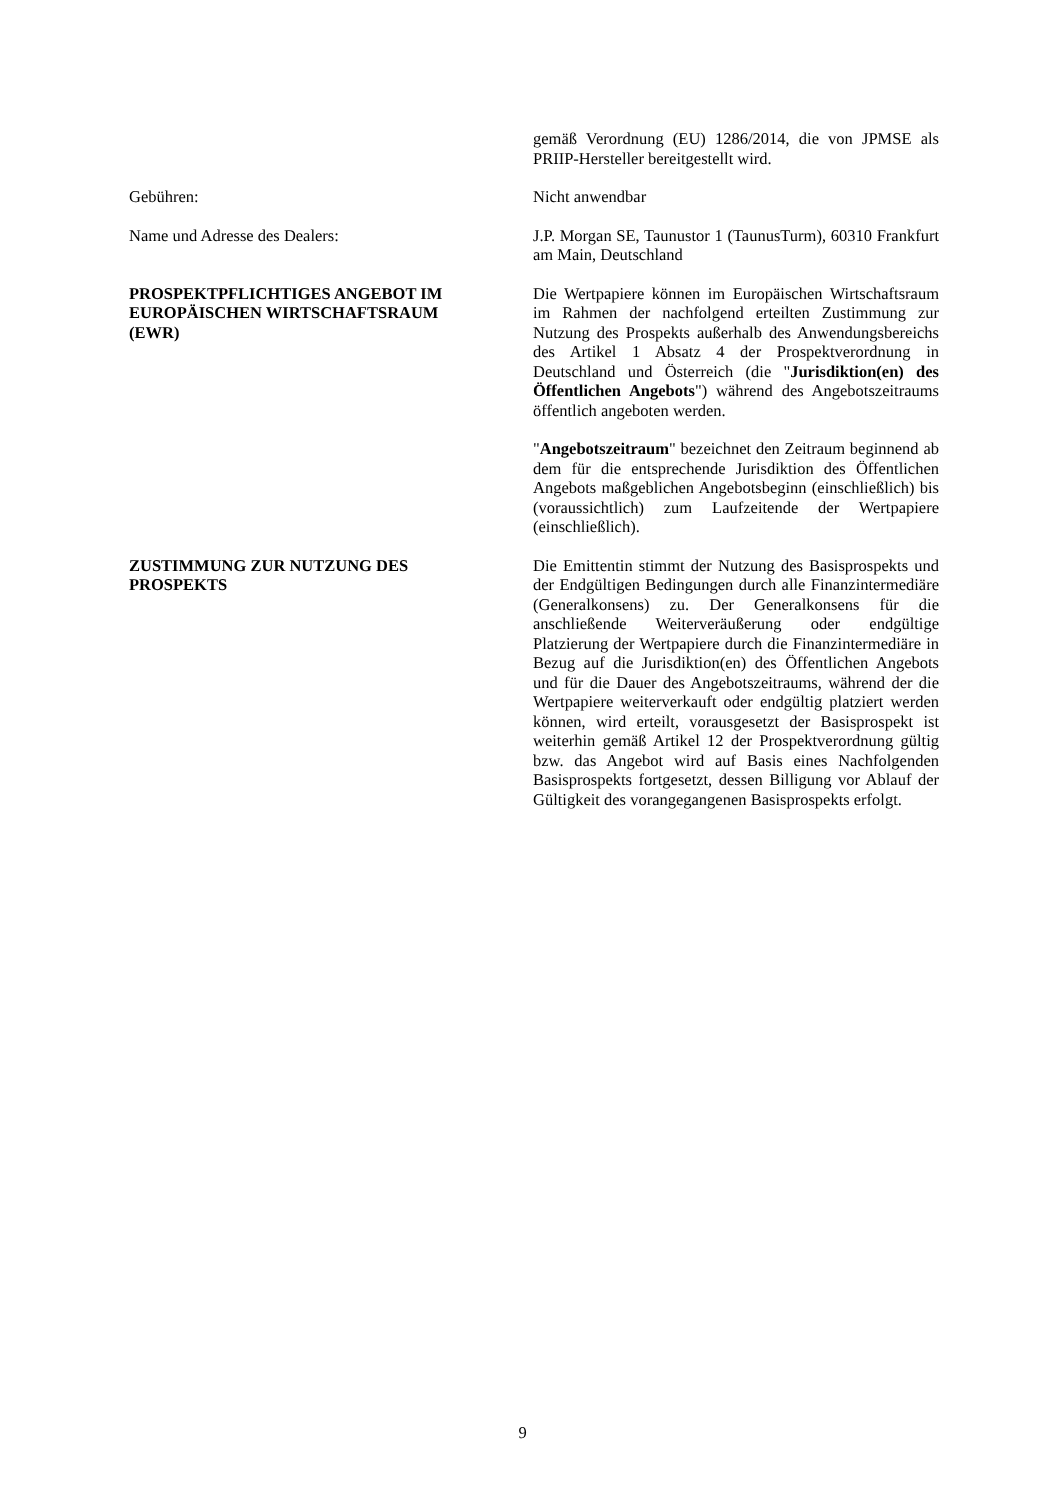gemäß Verordnung (EU) 1286/2014, die von JPMSE als PRIIP-Hersteller bereitgestellt wird.
Gebühren: Nicht anwendbar
Name und Adresse des Dealers: J.P. Morgan SE, Taunustor 1 (TaunusTurm), 60310 Frankfurt am Main, Deutschland
PROSPEKTPFLICHTIGES ANGEBOT IM
EUROPÄISCHEN WIRTSCHAFTSRAUM
(EWR)
Die Wertpapiere können im Europäischen Wirtschaftsraum im Rahmen der nachfolgend erteilten Zustimmung zur Nutzung des Prospekts außerhalb des Anwendungsbereichs des Artikel 1 Absatz 4 der Prospektverordnung in Deutschland und Österreich (die "Jurisdiktion(en) des Öffentlichen Angebots") während des Angebotszeitraums öffentlich angeboten werden.
"Angebotszeitraum" bezeichnet den Zeitraum beginnend ab dem für die entsprechende Jurisdiktion des Öffentlichen Angebots maßgeblichen Angebotsbeginn (einschließlich) bis (voraussichtlich) zum Laufzeitende der Wertpapiere (einschließlich).
ZUSTIMMUNG ZUR NUTZUNG DES
PROSPEKTS
Die Emittentin stimmt der Nutzung des Basisprospekts und der Endgültigen Bedingungen durch alle Finanzintermediäre (Generalkonsens) zu. Der Generalkonsens für die anschließende Weiterveräußerung oder endgültige Platzierung der Wertpapiere durch die Finanzintermediäre in Bezug auf die Jurisdiktion(en) des Öffentlichen Angebots und für die Dauer des Angebotszeitraums, während der die Wertpapiere weiterverkauft oder endgültig platziert werden können, wird erteilt, vorausgesetzt der Basisprospekt ist weiterhin gemäß Artikel 12 der Prospektverordnung gültig bzw. das Angebot wird auf Basis eines Nachfolgenden Basisprospekts fortgesetzt, dessen Billigung vor Ablauf der Gültigkeit des vorangegangenen Basisprospekts erfolgt.
9